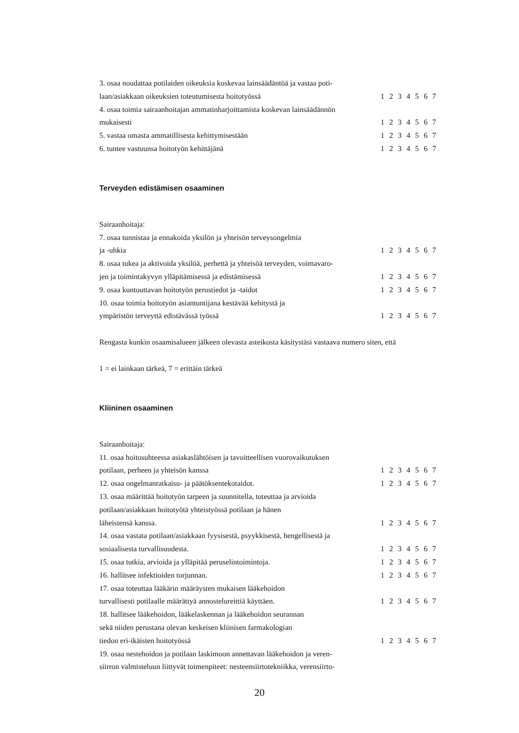3. osaa noudattaa potilaiden oikeuksia koskevaa lainsäädäntöä ja vastaa poti-
laan/asiakkaan oikeuksien toteutumisesta hoitotyössä 1 2 3 4 5 6 7
4. osaa toimia sairaanhoitajan ammatinharjoittamista koskevan lainsäädännön
mukaisesti 1 2 3 4 5 6 7
5. vastaa omasta ammatillisesta kehittymisestään 1 2 3 4 5 6 7
6. tuntee vastuunsa hoitotyön kehittäjänä 1 2 3 4 5 6 7
Terveyden edistämisen osaaminen
Sairaanhoitaja:
7. osaa tunnistaa ja ennakoida yksilön ja yhteisön terveysongelmia
ja -uhkia 1 2 3 4 5 6 7
8. osaa tukea ja aktivoida yksilöä, perhettä ja yhteisöä terveyden, voimavaro-
jen ja toimintakyvyn ylläpitämisessä ja edistämisessä 1 2 3 4 5 6 7
9. osaa kuntouttavan hoitotyön perustiedot ja -taidot 1 2 3 4 5 6 7
10. osaa toimia hoitotyön asiantuntijana kestävää kehitystä ja
ympäristön terveyttä edistävässä työssä 1 2 3 4 5 6 7
Rengasta kunkin osaamisalueen jälkeen olevasta asteikosta käsitystäsi vastaava numero siten, että
1 = ei lainkaan tärkeä, 7 = erittäin tärkeä
Kliininen osaaminen
Sairaanhoitaja:
11. osaa hoitosuhteessa asiakaslähtöisen ja tavoitteellisen vuorovaikutuksen
potilaan, perheen ja yhteisön kanssa 1 2 3 4 5 6 7
12. osaa ongelmanratkaisu- ja päätöksentekotaidot. 1 2 3 4 5 6 7
13. osaa määrittää hoitotyön tarpeen ja suunnitella, toteuttaa ja arvioida
potilaan/asiakkaan hoitotyötä yhteistyössä potilaan ja hänen
läheistensä kanssa. 1 2 3 4 5 6 7
14. osaa vastata potilaan/asiakkaan fyysisestä, psyykkisestä, hengellisestä ja
sosiaalisesta turvallisuudesta. 1 2 3 4 5 6 7
15. osaa tutkia, arvioida ja ylläpitää peruselintoimintoja. 1 2 3 4 5 6 7
16. hallitsee infektioiden torjunnan. 1 2 3 4 5 6 7
17. osaa toteuttaa lääkärin määräysten mukaisen lääkehoidon
turvallisesti potilaalle määrättyä annostelureittiä käyttäen. 1 2 3 4 5 6 7
18. hallitsee lääkehoidon, lääkelaskennan ja lääkehoidon seurannan
sekä niiden perustana olevan keskeisen kliinisen farmakologian
tiedon eri-ikäisten hoitotyössä 1 2 3 4 5 6 7
19. osaa nestehoidon ja potilaan laskimoon annettavan lääkehoidon ja veren-
siirron valmisteluun liittyvät toimenpiteet: nesteensiirtotekniikka, verensiirto-
20